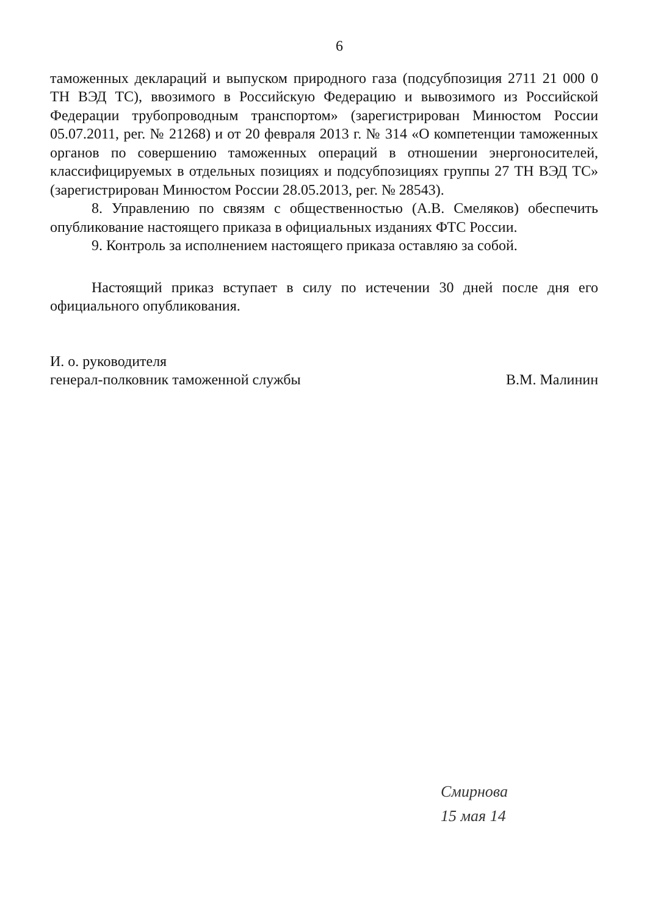6
таможенных деклараций и выпуском природного газа (подсубпозиция 2711 21 000 0 ТН ВЭД ТС), ввозимого в Российскую Федерацию и вывозимого из Российской Федерации трубопроводным транспортом» (зарегистрирован Минюстом России 05.07.2011, рег. № 21268) и от 20 февраля 2013 г. № 314 «О компетенции таможенных органов по совершению таможенных операций в отношении энергоносителей, классифицируемых в отдельных позициях и подсубпозициях группы 27 ТН ВЭД ТС» (зарегистрирован Минюстом России 28.05.2013, рег. № 28543).
8. Управлению по связям с общественностью (А.В. Смеляков) обеспечить опубликование настоящего приказа в официальных изданиях ФТС России.
9. Контроль за исполнением настоящего приказа оставляю за собой.
Настоящий приказ вступает в силу по истечении 30 дней после дня его официального опубликования.
И. о. руководителя
генерал-полковник таможенной службы
В.М. Малинин
Смирнова
15 мая 14